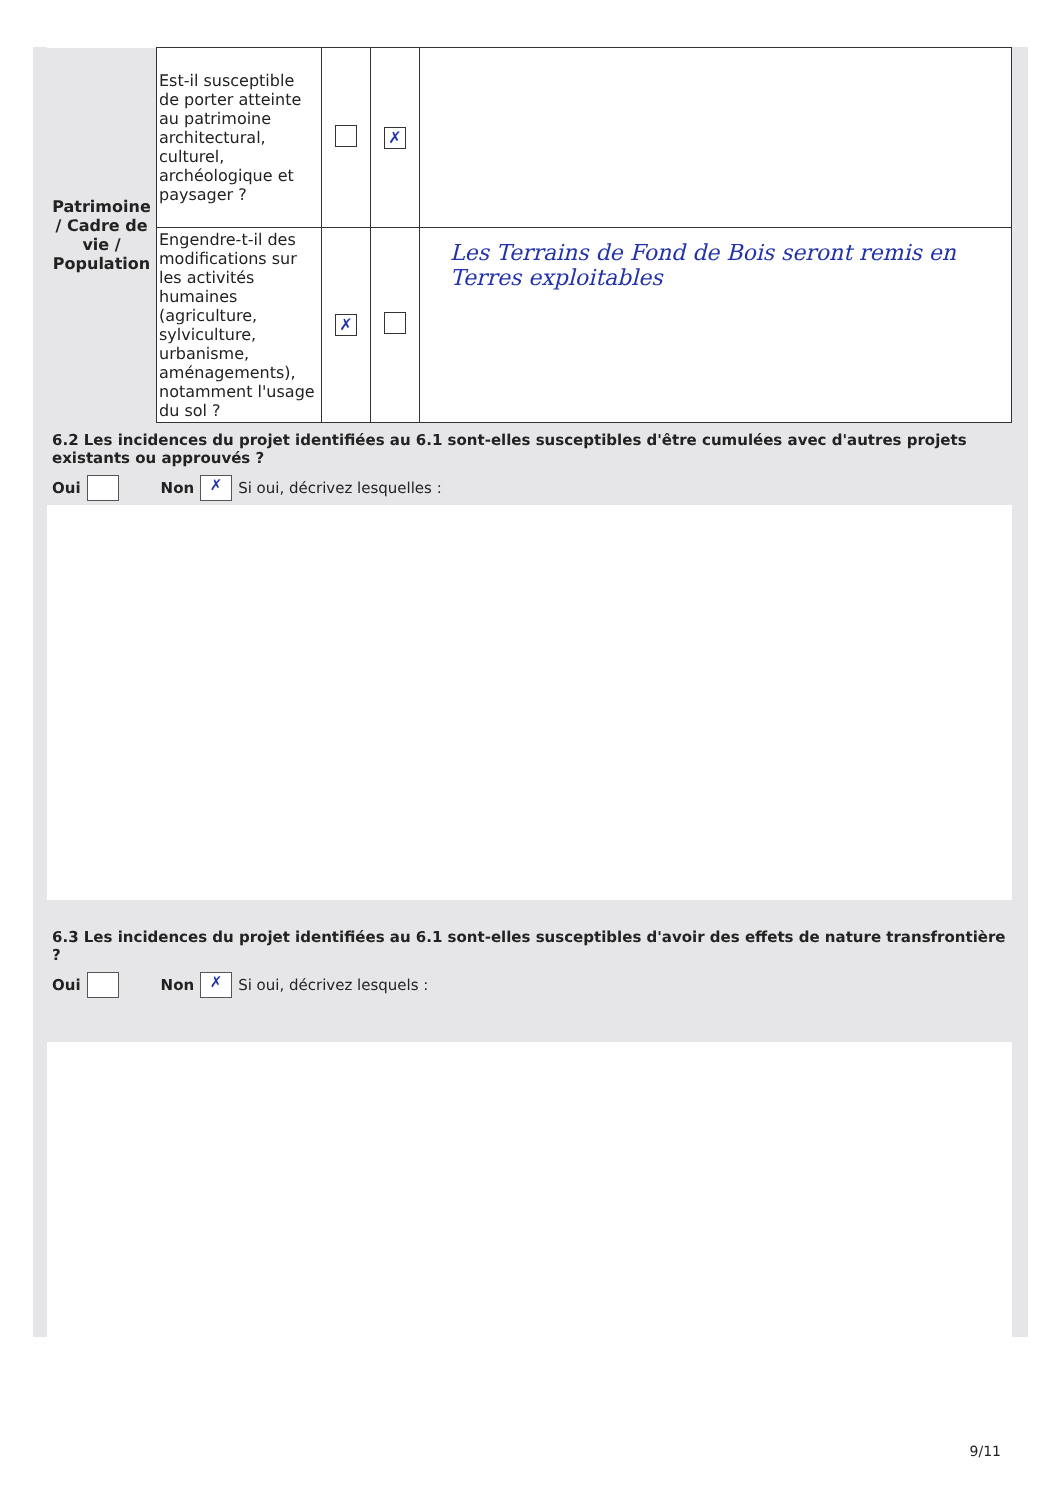| Patrimoine / Cadre de vie / Population | Est-il susceptible de porter atteinte au patrimoine architectural, culturel, archéologique et paysager ? | | ✗ | |
| | Engendre-t-il des modifications sur les activités humaines (agriculture, sylviculture, urbanisme, aménagements), notamment l'usage du sol ? | ✗ | | Les Terrains de Fond de Bois seront remis en Terres exploitables |
6.2 Les incidences du projet identifiées au 6.1 sont-elles susceptibles d'être cumulées avec d'autres projets existants ou approuvés ?
Oui Non ✗ Si oui, décrivez lesquelles :
6.3 Les incidences du projet identifiées au 6.1 sont-elles susceptibles d'avoir des effets de nature transfrontière ?
Oui Non ✗ Si oui, décrivez lesquels :
9/11